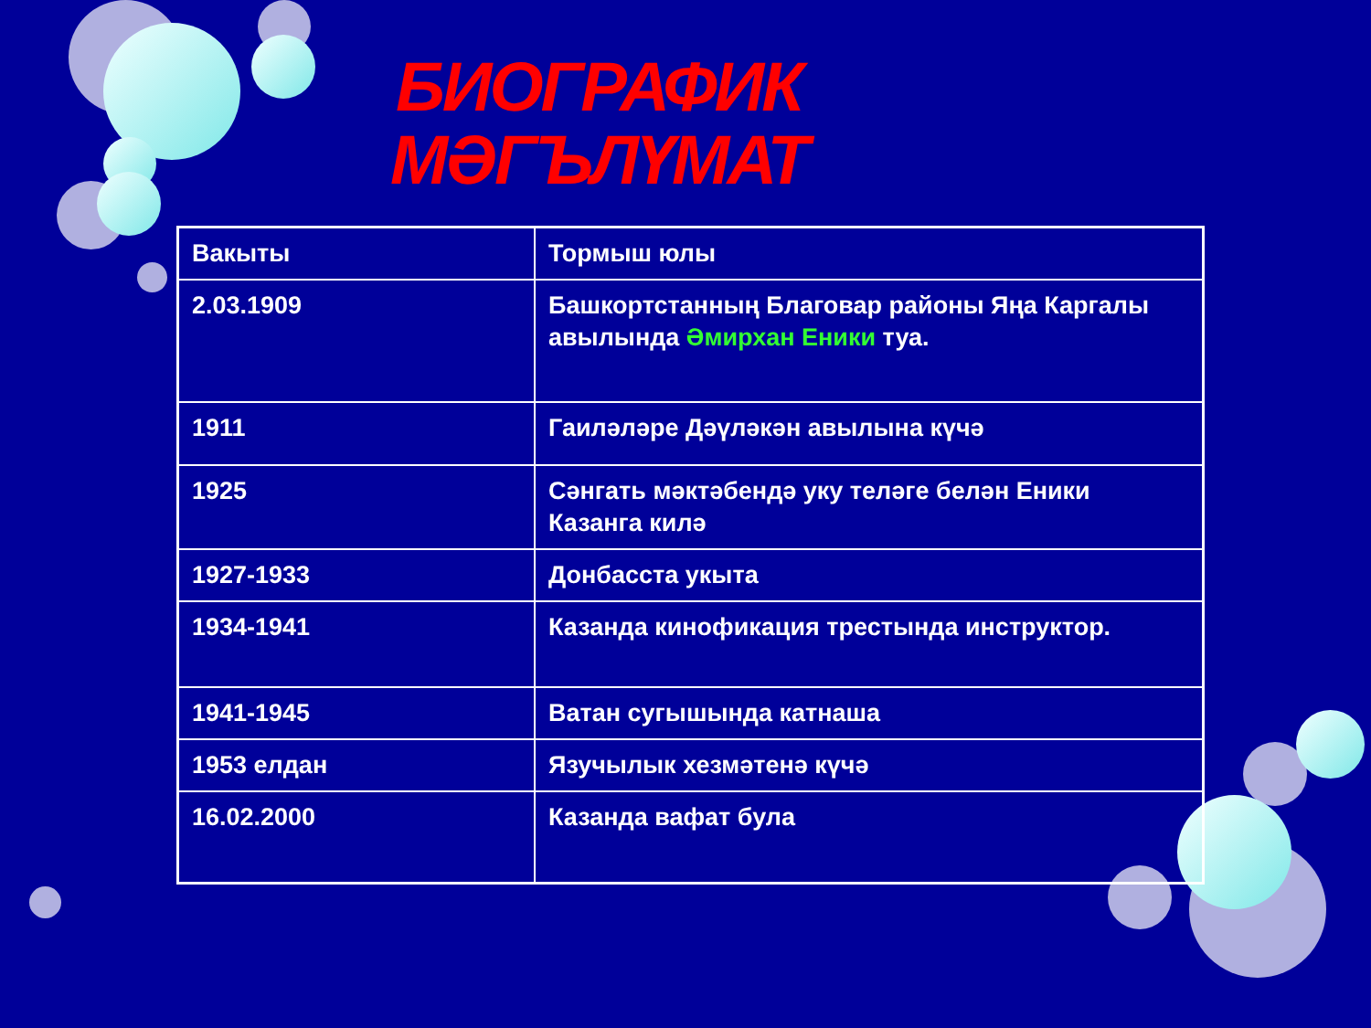БИОГРАФИК
МӘГЪЛҮМАТ
| Вакыты | Тормыш юлы |
| 2.03.1909 | Башкортстанның Благовар районы Яңа Каргалы авылында Әмирхан Еники туа. |
| 1911 | Гаиләләре Дәүләкән авылына күчә |
| 1925 | Сәнгать мәктәбендә уку теләге белән Еники Казанга килә |
| 1927-1933 | Донбасста укыта |
| 1934-1941 | Казанда кинофикация трестында инструктор. |
| 1941-1945 | Ватан сугышында катнаша |
| 1953 елдан | Язучылык хезмәтенә күчә |
| 16.02.2000 | Казанда вафат була |